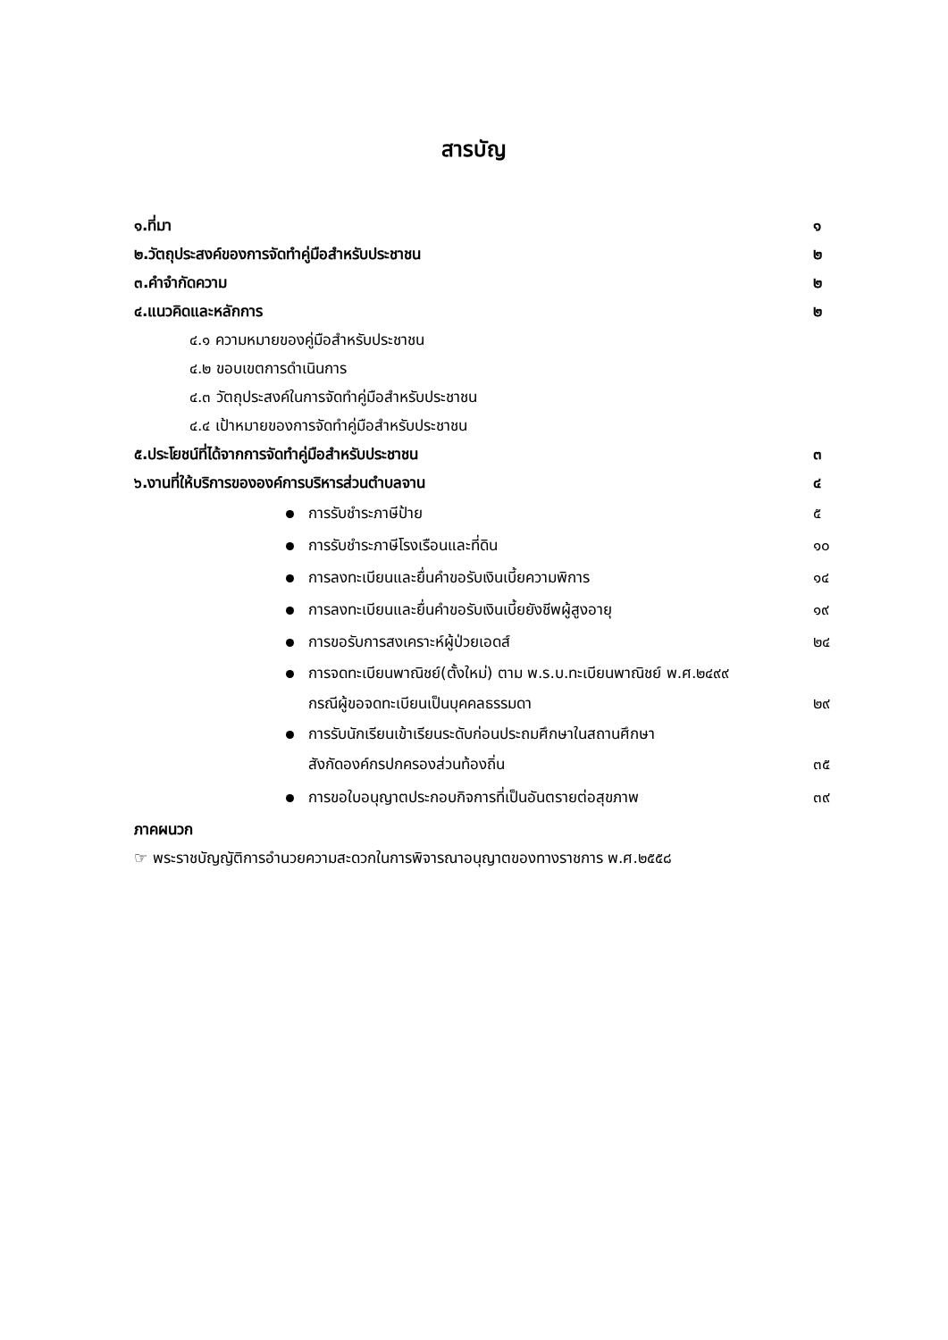สารบัญ
๑.ที่มา ๑
๒.วัตถุประสงค์ของการจัดทำคู่มือสำหรับประชาชน ๒
๓.คำจำกัดความ ๒
๔.แนวคิดและหลักการ ๒
๔.๑ ความหมายของคู่มือสำหรับประชาชน
๔.๒ ขอบเขตการดำเนินการ
๔.๓ วัตถุประสงค์ในการจัดทำคู่มือสำหรับประชาชน
๔.๔ เป้าหมายของการจัดทำคู่มือสำหรับประชาชน
๕.ประโยชน์ที่ได้จากการจัดทำคู่มือสำหรับประชาชน ๓
๖.งานที่ให้บริการขององค์การบริหารส่วนตำบลจาน ๔
การรับชำระภาษีป้าย ๕
การรับชำระภาษีโรงเรือนและที่ดิน ๑๐
การลงทะเบียนและยื่นคำขอรับเงินเบี้ยความพิการ ๑๔
การลงทะเบียนและยื่นคำขอรับเงินเบี้ยยังชีพผู้สูงอายุ ๑๙
การขอรับการสงเคราะห์ผู้ป่วยเอดส์ ๒๔
การจดทะเบียนพาณิชย์(ตั้งใหม่) ตาม พ.ร.บ.ทะเบียนพาณิชย์ พ.ศ.๒๔๙๙
กรณีผู้ขอจดทะเบียนเป็นบุคคลธรรมดา ๒๙
การรับนักเรียนเข้าเรียนระดับก่อนประถมศึกษาในสถานศึกษา
สังกัดองค์กรปกครองส่วนท้องถิ่น ๓๕
การขอใบอนุญาตประกอบกิจการที่เป็นอันตรายต่อสุขภาพ ๓๙
ภาคผนวก
☞ พระราชบัญญัติการอำนวยความสะดวกในการพิจารณาอนุญาตของทางราชการ พ.ศ.๒๕๕๘